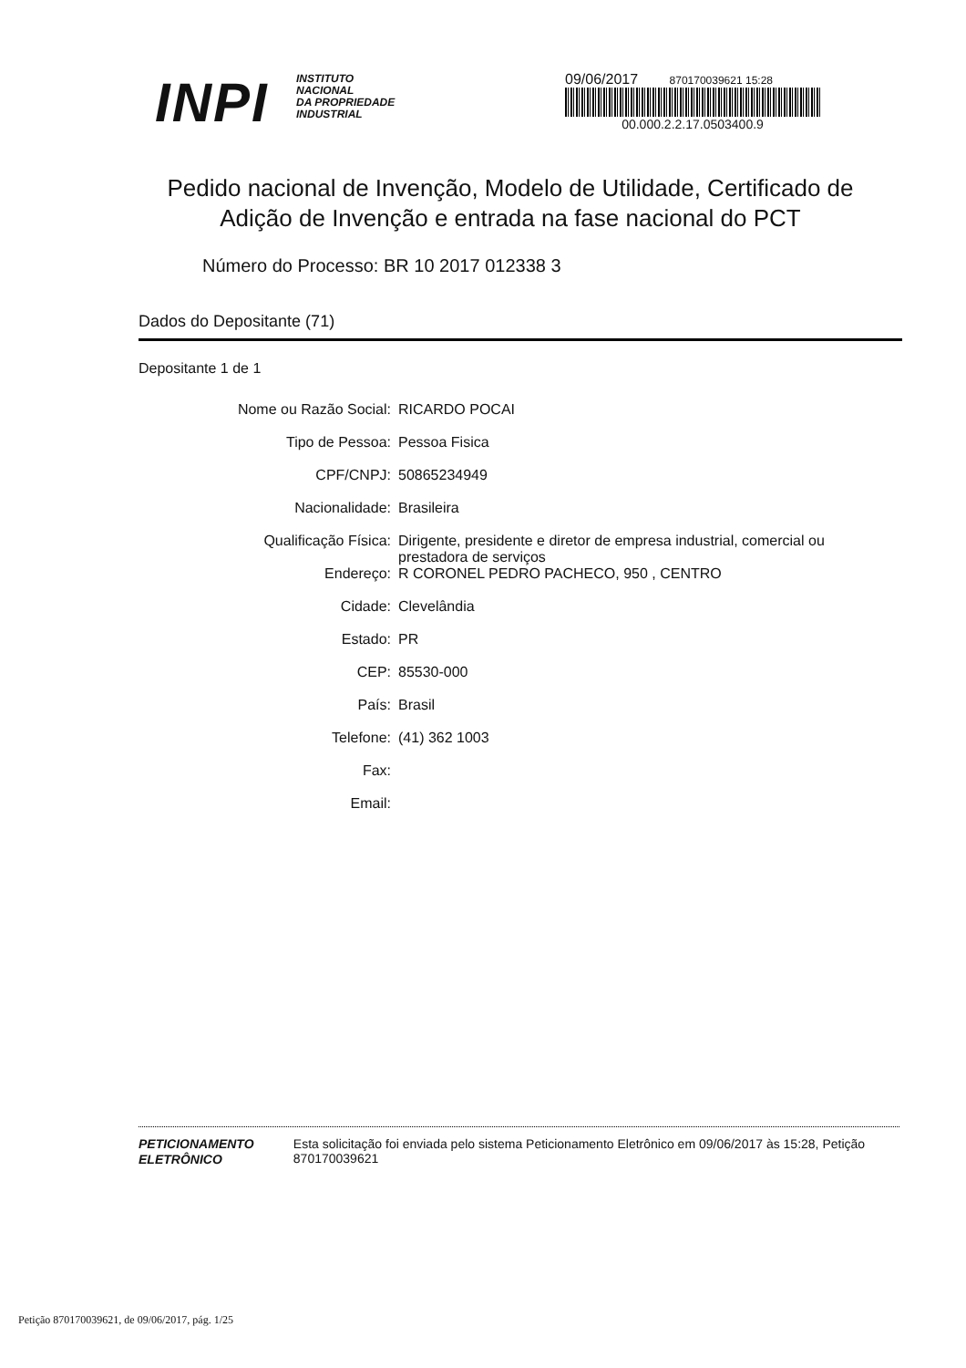INPI
INSTITUTO
NACIONAL
DA PROPRIEDADE
INDUSTRIAL
09/06/2017 870170039621 15:28
00.000.2.2.17.0503400.9
Pedido nacional de Invenção, Modelo de Utilidade, Certificado de Adição de Invenção e entrada na fase nacional do PCT
Número do Processo: BR 10 2017 012338 3
Dados do Depositante (71)
Depositante 1 de 1
| Nome ou Razão Social: | RICARDO POCAI |
| Tipo de Pessoa: | Pessoa Fisica |
| CPF/CNPJ: | 50865234949 |
| Nacionalidade: | Brasileira |
| Qualificação Física: | Dirigente, presidente e diretor de empresa industrial, comercial ou prestadora de serviços |
| Endereço: | R CORONEL PEDRO PACHECO, 950 , CENTRO |
| Cidade: | Clevelândia |
| Estado: | PR |
| CEP: | 85530-000 |
| País: | Brasil |
| Telefone: | (41) 362 1003 |
| Fax: | |
| Email: | |
PETICIONAMENTO
ELETRÔNICO
Esta solicitação foi enviada pelo sistema Peticionamento Eletrônico em 09/06/2017 às 15:28, Petição 870170039621
Petição 870170039621, de 09/06/2017, pág. 1/25